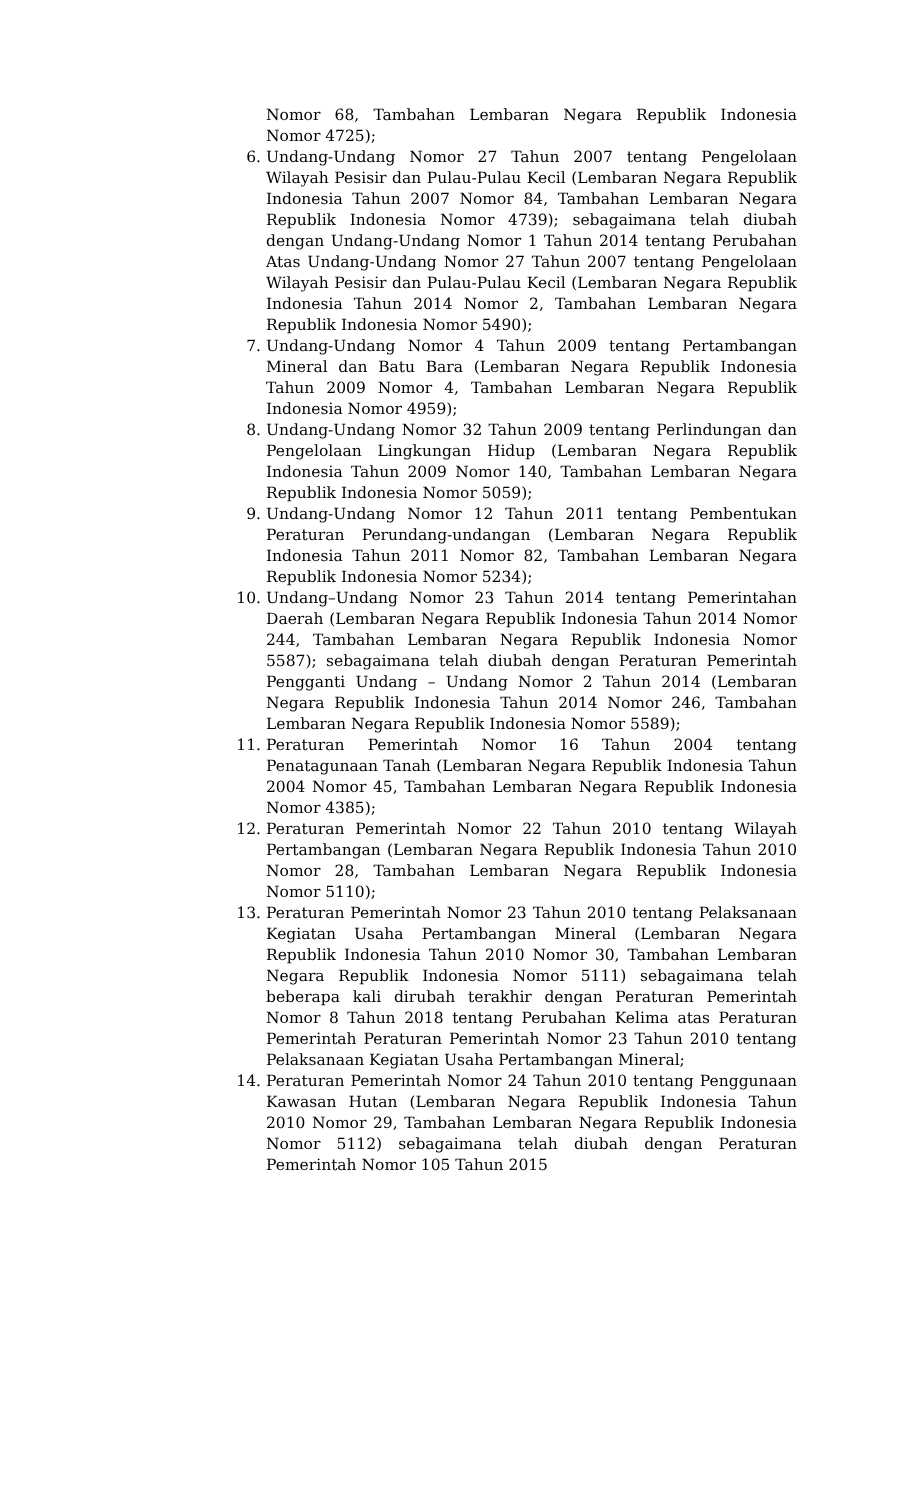Nomor 68, Tambahan Lembaran Negara Republik Indonesia Nomor 4725);
6. Undang-Undang Nomor 27 Tahun 2007 tentang Pengelolaan Wilayah Pesisir dan Pulau-Pulau Kecil (Lembaran Negara Republik Indonesia Tahun 2007 Nomor 84, Tambahan Lembaran Negara Republik Indonesia Nomor 4739); sebagaimana telah diubah dengan Undang-Undang Nomor 1 Tahun 2014 tentang Perubahan Atas Undang-Undang Nomor 27 Tahun 2007 tentang Pengelolaan Wilayah Pesisir dan Pulau-Pulau Kecil (Lembaran Negara Republik Indonesia Tahun 2014 Nomor 2, Tambahan Lembaran Negara Republik Indonesia Nomor 5490);
7. Undang-Undang Nomor 4 Tahun 2009 tentang Pertambangan Mineral dan Batu Bara (Lembaran Negara Republik Indonesia Tahun 2009 Nomor 4, Tambahan Lembaran Negara Republik Indonesia Nomor 4959);
8. Undang-Undang Nomor 32 Tahun 2009 tentang Perlindungan dan Pengelolaan Lingkungan Hidup (Lembaran Negara Republik Indonesia Tahun 2009 Nomor 140, Tambahan Lembaran Negara Republik Indonesia Nomor 5059);
9. Undang-Undang Nomor 12 Tahun 2011 tentang Pembentukan Peraturan Perundang-undangan (Lembaran Negara Republik Indonesia Tahun 2011 Nomor 82, Tambahan Lembaran Negara Republik Indonesia Nomor 5234);
10. Undang–Undang Nomor 23 Tahun 2014 tentang Pemerintahan Daerah (Lembaran Negara Republik Indonesia Tahun 2014 Nomor 244, Tambahan Lembaran Negara Republik Indonesia Nomor 5587); sebagaimana telah diubah dengan Peraturan Pemerintah Pengganti Undang – Undang Nomor 2 Tahun 2014 (Lembaran Negara Republik Indonesia Tahun 2014 Nomor 246, Tambahan Lembaran Negara Republik Indonesia Nomor 5589);
11. Peraturan Pemerintah Nomor 16 Tahun 2004 tentang Penatagunaan Tanah (Lembaran Negara Republik Indonesia Tahun 2004 Nomor 45, Tambahan Lembaran Negara Republik Indonesia Nomor 4385);
12. Peraturan Pemerintah Nomor 22 Tahun 2010 tentang Wilayah Pertambangan (Lembaran Negara Republik Indonesia Tahun 2010 Nomor 28, Tambahan Lembaran Negara Republik Indonesia Nomor 5110);
13. Peraturan Pemerintah Nomor 23 Tahun 2010 tentang Pelaksanaan Kegiatan Usaha Pertambangan Mineral (Lembaran Negara Republik Indonesia Tahun 2010 Nomor 30, Tambahan Lembaran Negara Republik Indonesia Nomor 5111) sebagaimana telah beberapa kali dirubah terakhir dengan Peraturan Pemerintah Nomor 8 Tahun 2018 tentang Perubahan Kelima atas Peraturan Pemerintah Peraturan Pemerintah Nomor 23 Tahun 2010 tentang Pelaksanaan Kegiatan Usaha Pertambangan Mineral;
14. Peraturan Pemerintah Nomor 24 Tahun 2010 tentang Penggunaan Kawasan Hutan (Lembaran Negara Republik Indonesia Tahun 2010 Nomor 29, Tambahan Lembaran Negara Republik Indonesia Nomor 5112) sebagaimana telah diubah dengan Peraturan Pemerintah Nomor 105 Tahun 2015